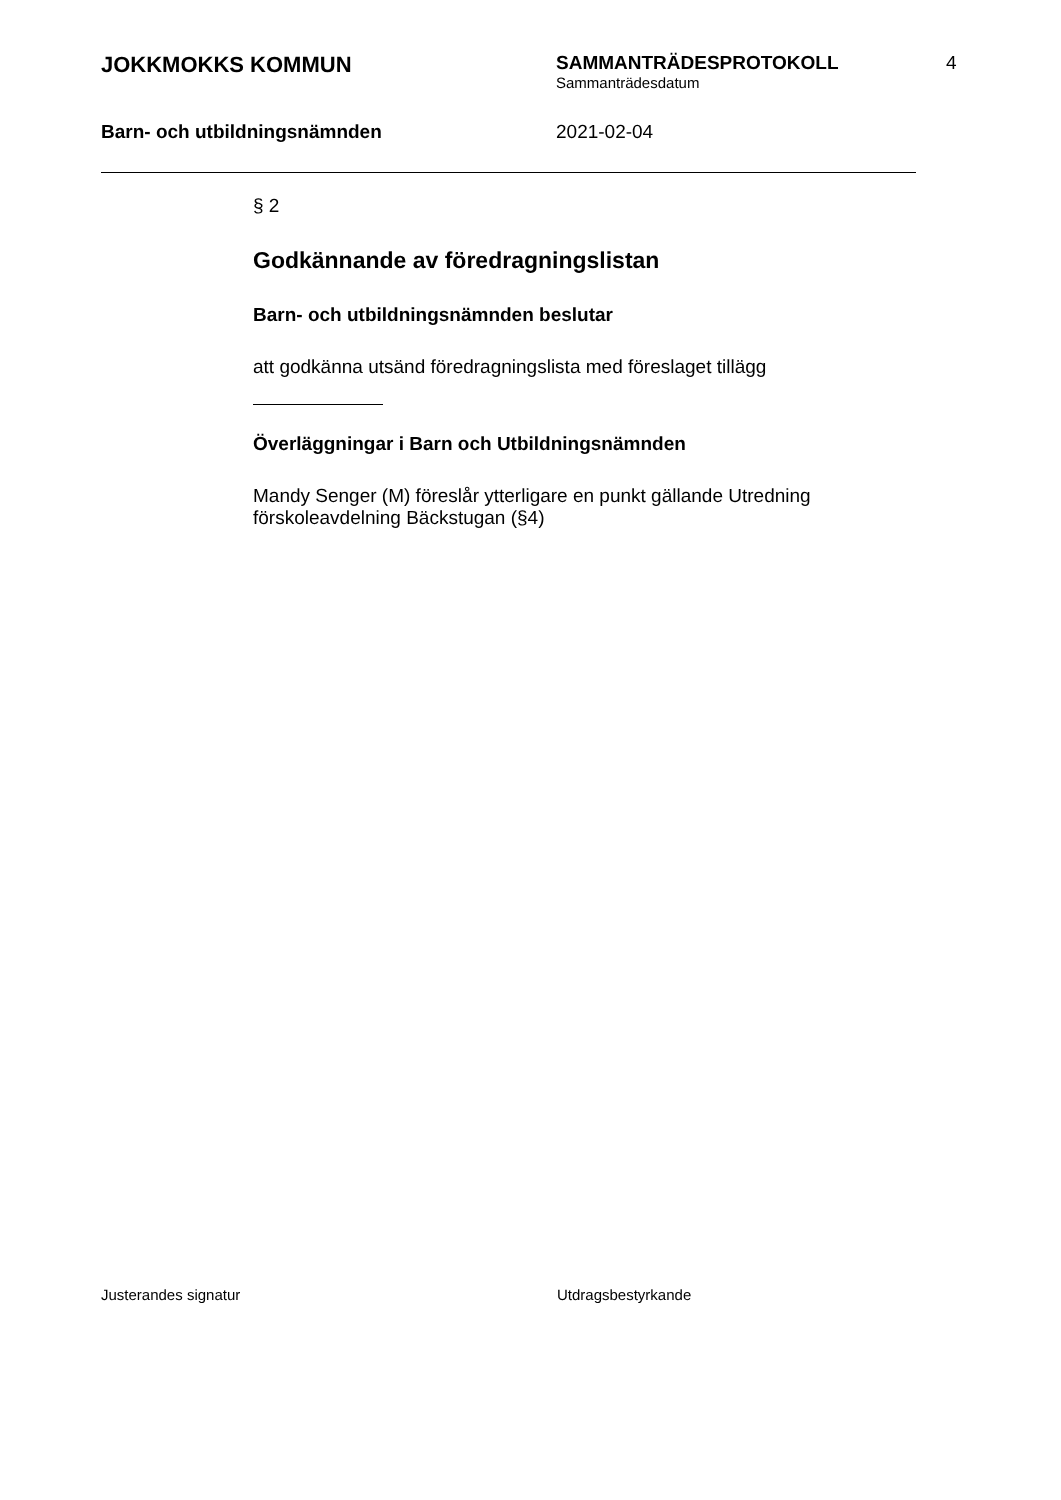JOKKMOKKS KOMMUN
SAMMANTRÄDESPROTOKOLL
Sammanträdesdatum
4
Barn- och utbildningsnämnden 2021-02-04
§ 2
Godkännande av föredragningslistan
Barn- och utbildningsnämnden beslutar
att godkänna utsänd föredragningslista med föreslaget tillägg
Överläggningar i Barn och Utbildningsnämnden
Mandy Senger (M) föreslår ytterligare en punkt gällande Utredning förskoleavdelning Bäckstugan (§4)
Justerandes signatur Utdragsbestyrkande